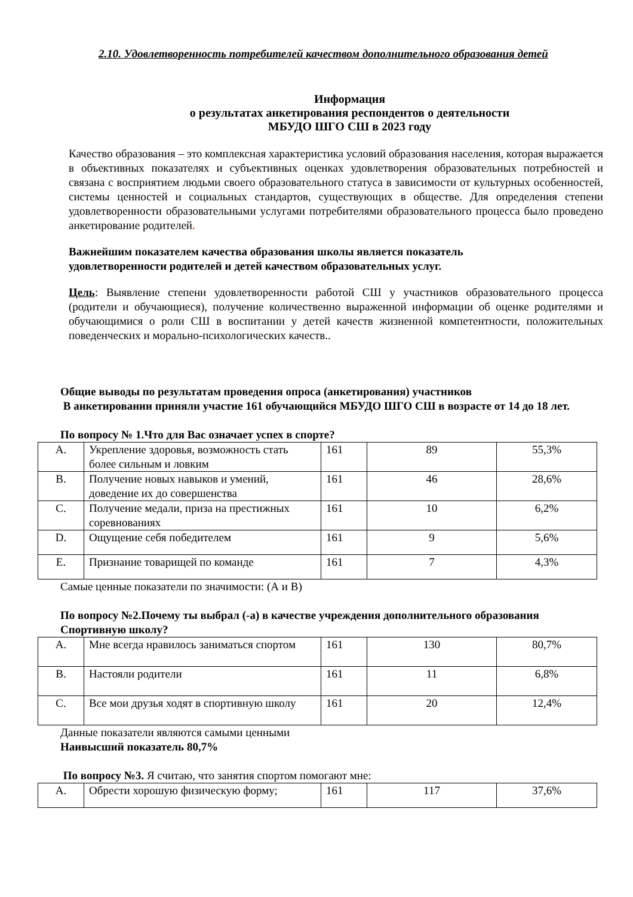2.10. Удовлетворенность потребителей качеством дополнительного образования детей
Информация
о результатах анкетирования респондентов о деятельности
МБУДО ШГО СШ в 2023 году
Качество образования – это комплексная характеристика условий образования населения, которая выражается в объективных показателях и субъективных оценках удовлетворения образовательных потребностей и связана с восприятием людьми своего образовательного статуса в зависимости от культурных особенностей, системы ценностей и социальных стандартов, существующих в обществе. Для определения степени удовлетворенности образовательными услугами потребителями образовательного процесса было проведено анкетирование родителей.
Важнейшим показателем качества образования школы является показатель
удовлетворенности родителей и детей качеством образовательных услуг.
Цель: Выявление степени удовлетворенности работой СШ у участников образовательного процесса (родители и обучающиеся), получение количественно выраженной информации об оценке родителями и обучающимися о роли СШ в воспитании у детей качеств жизненной компетентности, положительных поведенческих и морально-психологических качеств..
Общие выводы по результатам проведения опроса (анкетирования) участников
В анкетировании приняли участие 161 обучающийся МБУДО ШГО СШ в возрасте от 14 до 18 лет.
По вопросу № 1.Что для Вас означает успех в спорте?
| A. | Укрепление здоровья, возможность стать более сильным и ловким | 161 | 89 | 55,3% |
| B. | Получение новых навыков и умений, доведение их до совершенства | 161 | 46 | 28,6% |
| C. | Получение медали, приза на престижных соревнованиях | 161 | 10 | 6,2% |
| D. | Ощущение себя победителем | 161 | 9 | 5,6% |
| E. | Признание товарищей по команде | 161 | 7 | 4,3% |
Самые ценные показатели по значимости: (А и В)
По вопросу №2.Почему ты выбрал (-а) в качестве учреждения дополнительного образования Спортивную школу?
| A. | Мне всегда нравилось заниматься спортом | 161 | 130 | 80,7% |
| B. | Настояли родители | 161 | 11 | 6,8% |
| C. | Все мои друзья ходят в спортивную школу | 161 | 20 | 12,4% |
Данные показатели являются самыми ценными
Наивысший показатель 80,7%
По вопросу №3. Я считаю, что занятия спортом помогают мне:
| A. | Обрести хорошую физическую форму; | 161 | 117 | 37,6% |